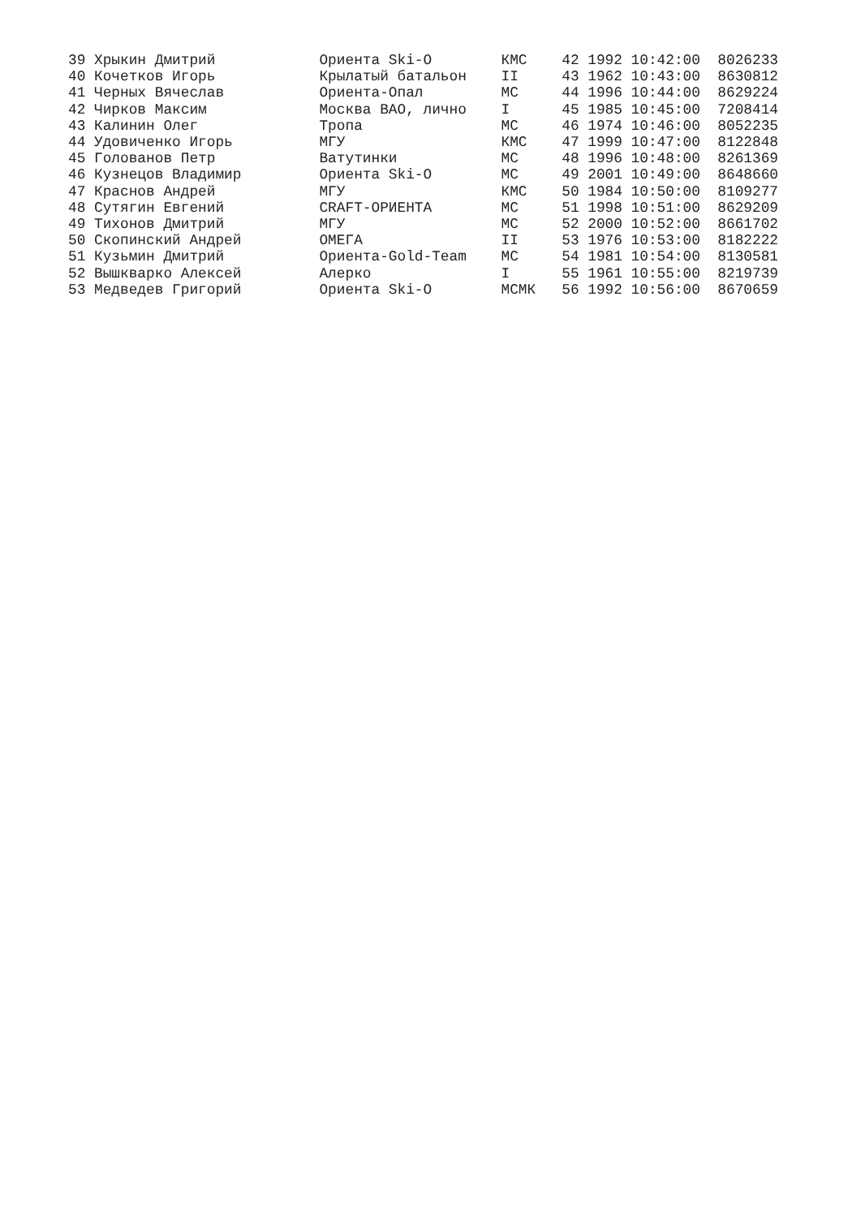39 Хрыкин Дмитрий            Ориента Ski-O        КМС    42 1992 10:42:00  8026233
40 Кочетков Игорь            Крылатый батальон    II     43 1962 10:43:00  8630812
41 Черных Вячеслав           Ориента-Опал         МС     44 1996 10:44:00  8629224
42 Чирков Максим             Москва ВАО, лично    I      45 1985 10:45:00  7208414
43 Калинин Олег              Тропа                МС     46 1974 10:46:00  8052235
44 Удовиченко Игорь          МГУ                  КМС    47 1999 10:47:00  8122848
45 Голованов Петр            Ватутинки            МС     48 1996 10:48:00  8261369
46 Кузнецов Владимир         Ориента Ski-O        МС     49 2001 10:49:00  8648660
47 Краснов Андрей            МГУ                  КМС    50 1984 10:50:00  8109277
48 Сутягин Евгений           CRAFT-ОРИЕНТА        МС     51 1998 10:51:00  8629209
49 Тихонов Дмитрий           МГУ                  МС     52 2000 10:52:00  8661702
50 Скопинский Андрей         ОМЕГА                II     53 1976 10:53:00  8182222
51 Кузьмин Дмитрий           Ориента-Gold-Team    МС     54 1981 10:54:00  8130581
52 Вышкварко Алексей         Алерко               I      55 1961 10:55:00  8219739
53 Медведев Григорий         Ориента Ski-O        МСМК   56 1992 10:56:00  8670659